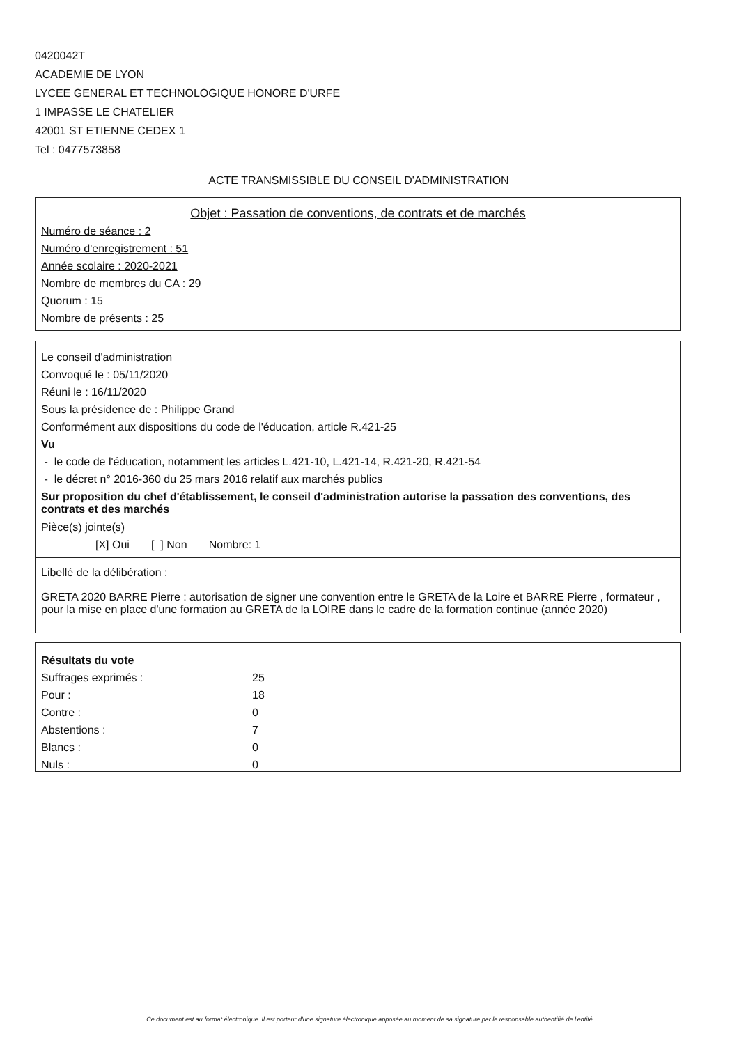0420042T
ACADEMIE DE LYON
LYCEE GENERAL ET TECHNOLOGIQUE HONORE D'URFE
1 IMPASSE LE CHATELIER
42001 ST ETIENNE CEDEX 1
Tel : 0477573858
ACTE TRANSMISSIBLE DU CONSEIL D'ADMINISTRATION
Objet : Passation de conventions, de contrats et de marchés
Numéro de séance : 2
Numéro d'enregistrement : 51
Année scolaire : 2020-2021
Nombre de membres du CA : 29
Quorum : 15
Nombre de présents : 25
Le conseil d'administration
Convoqué le : 05/11/2020
Réuni le : 16/11/2020
Sous la présidence de : Philippe Grand
Conformément aux dispositions du code de l'éducation, article R.421-25
Vu
- le code de l'éducation, notamment les articles L.421-10, L.421-14, R.421-20, R.421-54
- le décret n° 2016-360 du 25 mars 2016 relatif aux marchés publics
Sur proposition du chef d'établissement, le conseil d'administration autorise la passation des conventions, des contrats et des marchés
Pièce(s) jointe(s)
[X] Oui [ ] Non Nombre: 1
Libellé de la délibération :
GRETA 2020 BARRE Pierre : autorisation de signer une convention entre le GRETA de la Loire et BARRE Pierre , formateur , pour la mise en place d'une formation au GRETA de la LOIRE dans le cadre de la formation continue (année 2020)
Résultats du vote
| Suffrages exprimés : | 25 |
| Pour : | 18 |
| Contre : | 0 |
| Abstentions : | 7 |
| Blancs : | 0 |
| Nuls : | 0 |
Ce document est au format électronique. Il est porteur d'une signature électronique apposée au moment de sa signature par le responsable authentifié de l'entité